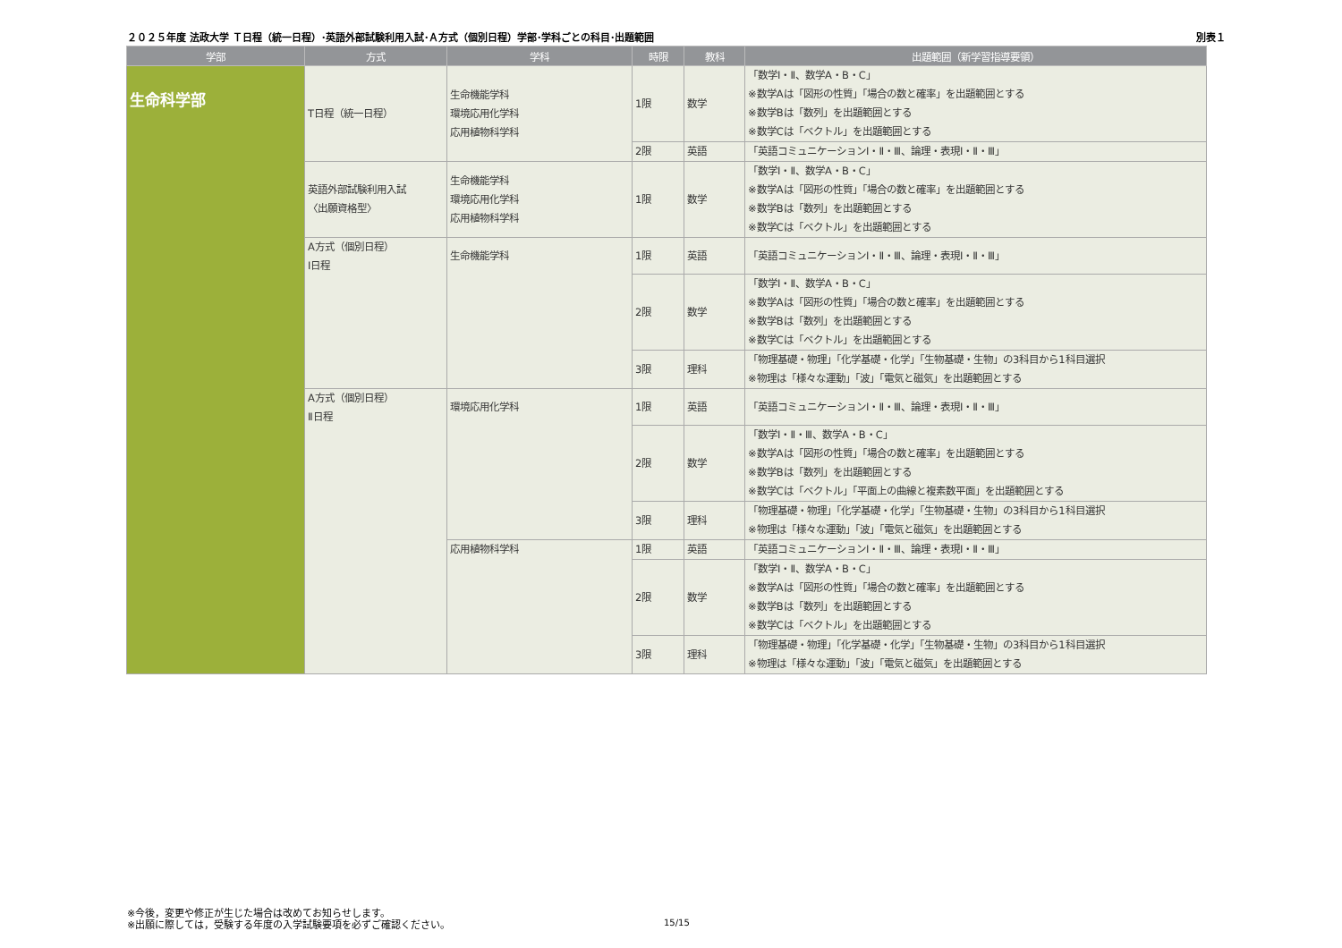２０２５年度 法政大学 Ｔ日程（統一日程）･英語外部試験利用入試･Ａ方式（個別日程）学部･学科ごとの科目･出題範囲 別表１
| 学部 | 方式 | 学科 | 時限 | 教科 | 出題範囲（新学習指導要領） |
| --- | --- | --- | --- | --- | --- |
| 生命科学部 | T日程（統一日程） | 生命機能学科 環境応用化学科 応用植物科学科 | 1限 | 数学 | 「数学Ⅰ・Ⅱ、数学A・B・C」 ※数学Aは「図形の性質」「場合の数と確率」を出題範囲とする ※数学Bは「数列」を出題範囲とする ※数学Cは「ベクトル」を出題範囲とする |
| | | | 2限 | 英語 | 「英語コミュニケーションⅠ・Ⅱ・Ⅲ、論理・表現Ⅰ・Ⅱ・Ⅲ」 |
| | 英語外部試験利用入試 〈出願資格型〉 | 生命機能学科 環境応用化学科 応用植物科学科 | 1限 | 数学 | 「数学Ⅰ・Ⅱ、数学A・B・C」 ※数学Aは「図形の性質」「場合の数と確率」を出題範囲とする ※数学Bは「数列」を出題範囲とする ※数学Cは「ベクトル」を出題範囲とする |
| | A方式（個別日程） Ⅰ日程 | 生命機能学科 | 1限 | 英語 | 「英語コミュニケーションⅠ・Ⅱ・Ⅲ、論理・表現Ⅰ・Ⅱ・Ⅲ」 |
| | | | 2限 | 数学 | 「数学Ⅰ・Ⅱ、数学A・B・C」 ※数学Aは「図形の性質」「場合の数と確率」を出題範囲とする ※数学Bは「数列」を出題範囲とする ※数学Cは「ベクトル」を出題範囲とする |
| | | | 3限 | 理科 | 「物理基礎・物理」「化学基礎・化学」「生物基礎・生物」の3科目から1科目選択 ※物理は「様々な運動」「波」「電気と磁気」を出題範囲とする |
| | A方式（個別日程） Ⅱ日程 | 環境応用化学科 | 1限 | 英語 | 「英語コミュニケーションⅠ・Ⅱ・Ⅲ、論理・表現Ⅰ・Ⅱ・Ⅲ」 |
| | | | 2限 | 数学 | 「数学Ⅰ・Ⅱ・Ⅲ、数学A・B・C」 ※数学Aは「図形の性質」「場合の数と確率」を出題範囲とする ※数学Bは「数列」を出題範囲とする ※数学Cは「ベクトル」「平面上の曲線と複素数平面」を出題範囲とする |
| | | | 3限 | 理科 | 「物理基礎・物理」「化学基礎・化学」「生物基礎・生物」の3科目から1科目選択 ※物理は「様々な運動」「波」「電気と磁気」を出題範囲とする |
| | | 応用植物科学科 | 1限 | 英語 | 「英語コミュニケーションⅠ・Ⅱ・Ⅲ、論理・表現Ⅰ・Ⅱ・Ⅲ」 |
| | | | 2限 | 数学 | 「数学Ⅰ・Ⅱ、数学A・B・C」 ※数学Aは「図形の性質」「場合の数と確率」を出題範囲とする ※数学Bは「数列」を出題範囲とする ※数学Cは「ベクトル」を出題範囲とする |
| | | | 3限 | 理科 | 「物理基礎・物理」「化学基礎・化学」「生物基礎・生物」の3科目から1科目選択 ※物理は「様々な運動」「波」「電気と磁気」を出題範囲とする |
※今後，変更や修正が生じた場合は改めてお知らせします。
※出願に際しては，受験する年度の入学試験要項を必ずご確認ください。
15/15